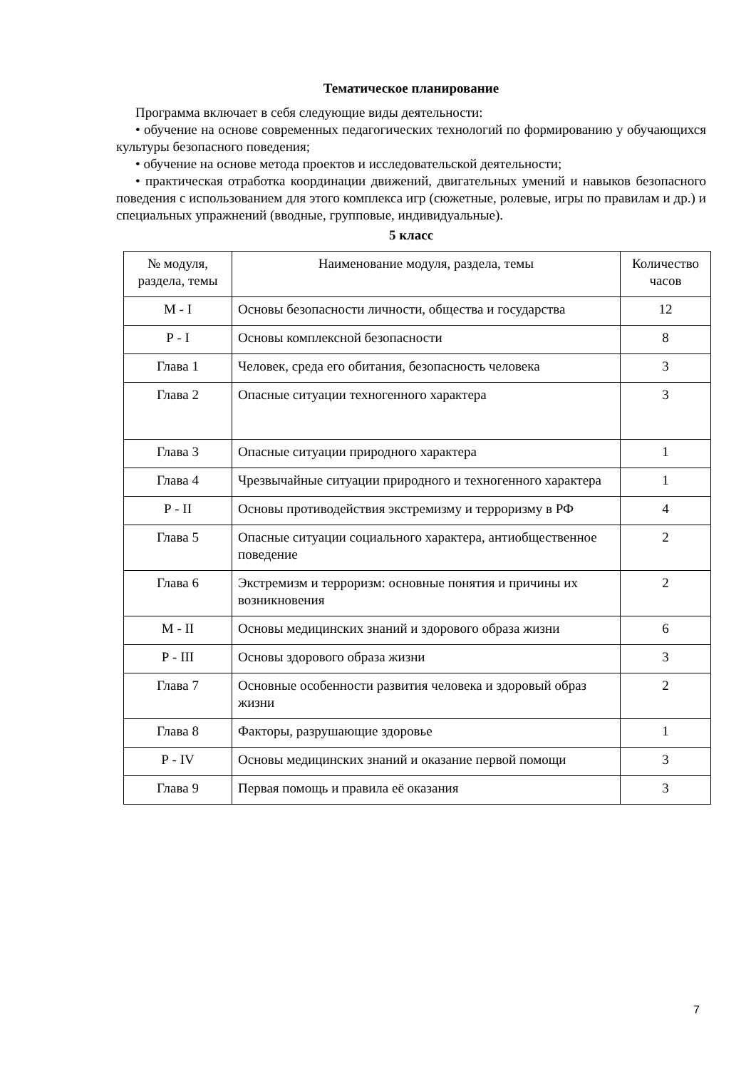Тематическое планирование
Программа включает в себя следующие виды деятельности:
• обучение на основе современных педагогических технологий по формированию у обучающихся культуры безопасного поведения;
• обучение на основе метода проектов и исследовательской деятельности;
• практическая отработка координации движений, двигательных умений и навыков безопасного поведения с использованием для этого комплекса игр (сюжетные, ролевые, игры по правилам и др.) и специальных упражнений (вводные, групповые, индивидуальные).
5 класс
| № модуля, раздела, темы | Наименование модуля, раздела, темы | Количество часов |
| М - I | Основы безопасности личности, общества и государства | 12 |
| Р - I | Основы комплексной безопасности | 8 |
| Глава 1 | Человек, среда его обитания, безопасность человека | 3 |
| Глава 2 | Опасные ситуации техногенного характера | 3 |
| Глава 3 | Опасные ситуации природного характера | 1 |
| Глава 4 | Чрезвычайные ситуации природного и техногенного характера | 1 |
| Р - II | Основы противодействия экстремизму и терроризму в РФ | 4 |
| Глава 5 | Опасные ситуации социального характера, антиобщественное поведение | 2 |
| Глава 6 | Экстремизм и терроризм: основные понятия и причины их возникновения | 2 |
| М - II | Основы медицинских знаний и здорового образа жизни | 6 |
| Р - III | Основы здорового образа жизни | 3 |
| Глава 7 | Основные особенности развития человека и здоровый образ жизни | 2 |
| Глава 8 | Факторы, разрушающие здоровье | 1 |
| Р - IV | Основы медицинских знаний и оказание первой помощи | 3 |
| Глава 9 | Первая помощь и правила её оказания | 3 |
7